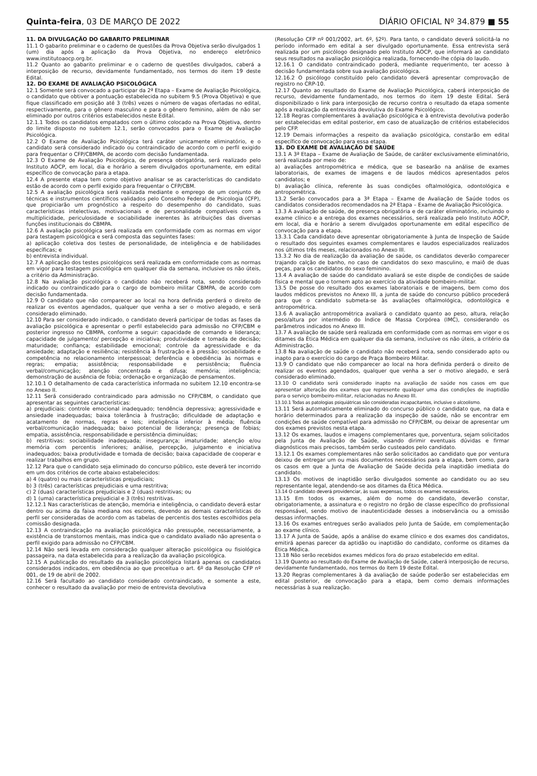Quinta-feira, 03 DE MARÇO DE 2022 DIÁRIO OFICIAL Nº 34.879 ■ 55
11. DA DIVULGAÇÃO DO GABARITO PRELIMINAR
11.1 O gabarito preliminar e o caderno de questões da Prova Objetiva serão divulgados 1 (um) dia após a aplicação da Prova Objetiva, no endereço eletrônico www.institutoaocp.org.br.
11.2 Quanto ao gabarito preliminar e o caderno de questões divulgados, caberá a interposição de recurso, devidamente fundamentado, nos termos do item 19 deste Edital.
12. DO EXAME DE AVALIAÇÃO PSICOLÓGICA
12.1 Somente será convocado a participar da 2ª Etapa – Exame de Avaliação Psicológica, o candidato que obtiver a pontuação estabelecida no subitem 9.5 (Prova Objetiva) e que fique classificado em posição até 3 (três) vezes o número de vagas ofertadas no edital, respectivamente, para o gênero masculino e para o gênero feminino, além de não ser eliminado por outros critérios estabelecidos neste Edital.
12.1.1 Todos os candidatos empatados com o último colocado na Prova Objetiva, dentro do limite disposto no subitem 12.1, serão convocados para o Exame de Avaliação Psicológica.
12.2 O Exame de Avaliação Psicológica terá caráter unicamente eliminatório, e o candidato será considerado indicado ou contraindicado de acordo com o perfil exigido para frequentar o CFP/CBMPA, de acordo com decisão fundamentada.
12.3 O Exame de Avaliação Psicológica, de presença obrigatória, será realizado pelo Instituto AOCP, em local, dia e horário a serem divulgados oportunamente, em edital específico de convocação para a etapa.
12.4 A presente etapa tem como objetivo analisar se as características do candidato estão de acordo com o perfil exigido para frequentar o CFP/CBM.
12.5 A avaliação psicológica será realizada mediante o emprego de um conjunto de técnicas e instrumentos científicos validados pelo Conselho Federal de Psicologia (CFP), que propiciarão um prognóstico a respeito do desempenho do candidato, suas características intelectivas, motivacionais e de personalidade compatíveis com a multiplicidade, periculosidade e sociabilidade inerentes às atribuições das diversas funções institucionais do CBMPA.
12.6 A avaliação psicológica será realizada em conformidade com as normas em vigor para testagem psicológica e será composta das seguintes fases:
a) aplicação coletiva dos testes de personalidade, de inteligência e de habilidades específicas; e
b) entrevista individual.
12.7 A aplicação dos testes psicológicos será realizada em conformidade com as normas em vigor para testagem psicológica em qualquer dia da semana, inclusive os não úteis, a critério da Administração.
12.8 Na avaliação psicológica o candidato não receberá nota, sendo considerado indicado ou contraindicado para o cargo de bombeiro militar CBMPA, de acordo com decisão fundamentada.
12.9 O candidato que não comparecer ao local na hora definida perderá o direito de realizar os eventos agendados, qualquer que venha a ser o motivo alegado, e será considerado eliminado.
12.10 Para ser considerado indicado, o candidato deverá participar de todas as fases da avaliação psicológica e apresentar o perfil estabelecido para admissão no CFP/CBM e posterior ingresso no CBMPA, conforme a seguir: capacidade de comando e liderança; capacidade de julgamento/ percepção e iniciativa; produtividade e tomada de decisão; maturidade; confiança; estabilidade emocional; controle da agressividade e da ansiedade; adaptação e resiliência; resistência à frustração e à pressão; sociabilidade e competência no relacionamento interpessoal; deferência e obediência às normas e regras; empatia; assistência; responsabilidade e persistência; fluência verbal/comunicação; atenção concentrada e difusa; memória; inteligência; demonstração de ausência de fobia; ordenação e organização de pensamentos.
12.10.1 O detalhamento de cada característica informada no subitem 12.10 encontra-se no Anexo II.
12.11 Será considerado contraindicado para admissão no CFP/CBM, o candidato que apresentar as seguintes características:
a) prejudiciais: controle emocional inadequado; tendência depressiva; agressividade e ansiedade inadequadas; baixa tolerância à frustração; dificuldade de adaptação e acatamento de normas, regras e leis; inteligência inferior à média; fluência verbal/comunicação inadequada; baixo potencial de liderança; presença de fobias; empatia, assistência, responsabilidade e persistência diminuídas;
b) restritivas: sociabilidade inadequada; insegurança; imaturidade; atenção e/ou memória com percentis inferiores; análise, percepção, julgamento e iniciativa inadequados; baixa produtividade e tomada de decisão; baixa capacidade de cooperar e realizar trabalhos em grupo.
12.12 Para que o candidato seja eliminado do concurso público, este deverá ter incorrido em um dos critérios de corte abaixo estabelecidos:
a) 4 (quatro) ou mais características prejudiciais;
b) 3 (três) características prejudiciais e uma restritiva;
c) 2 (duas) características prejudiciais e 2 (duas) restritivas; ou
d) 1 (uma) característica prejudicial e 3 (três) restritivas.
12.12.1 Nas características de atenção, memória e inteligência, o candidato deverá estar dentro ou acima da faixa mediana nos escores, devendo as demais características do perfil ser consideradas de acordo com as tabelas de percentis dos testes escolhidos pela comissão designada.
12.13 A contraindicação na avaliação psicológica não pressupõe, necessariamente, a existência de transtornos mentais, mas indica que o candidato avaliado não apresenta o perfil exigido para admissão no CFP/CBM.
12.14 Não será levada em consideração qualquer alteração psicológica ou fisiológica passageira, na data estabelecida para a realização da avaliação psicológica.
12.15 A publicação do resultado da avaliação psicológica listará apenas os candidatos considerados indicados, em obediência ao que preceitua o art. 6º da Resolução CFP nº 001, de 19 de abril de 2002.
12.16 Será facultado ao candidato considerado contraindicado, e somente a este, conhecer o resultado da avaliação por meio de entrevista devolutiva
(Resolução CFP nº 001/2002, art. 6º, §2º). Para tanto, o candidato deverá solicitá-la no período informado em edital a ser divulgado oportunamente. Essa entrevista será realizada por um psicólogo designado pelo Instituto AOCP, que informará ao candidato seus resultados na avaliação psicológica realizada, fornecendo-lhe cópia do laudo.
12.16.1 O candidato contraindicado poderá, mediante requerimento, ter acesso à decisão fundamentada sobre sua avaliação psicológica.
12.16.2 O psicólogo constituído pelo candidato deverá apresentar comprovação de registro no CRP-10.
12.17 Quanto ao resultado do Exame de Avaliação Psicológica, caberá interposição de recurso, devidamente fundamentado, nos termos do item 19 deste Edital. Será disponibilizado o link para interposição de recurso contra o resultado da etapa somente após a realização da entrevista devolutiva do Exame Psicológico.
12.18 Regras complementares à avaliação psicológica e à entrevista devolutiva poderão ser estabelecidas em edital posterior, em caso de atualização de critérios estabelecidos pelo CFP.
12.19 Demais informações a respeito da avaliação psicológica, constarão em edital específico de convocação para essa etapa.
13. DO EXAME DE AVALIAÇÃO DE SAÚDE
13.1 A 3ª Etapa – Exame de Avaliação de Saúde, de caráter exclusivamente eliminatório, será realizada por meio de:
a) avaliações antropométrica e médica, que se basearão na análise de exames laboratoriais, de exames de imagens e de laudos médicos apresentados pelos candidatos; e
b) avaliação clínica, referente às suas condições oftalmológica, odontológica e antropométrica.
13.2 Serão convocados para a 3ª Etapa – Exame de Avaliação de Saúde todos os candidatos considerados recomendados na 2ª Etapa – Exame de Avaliação Psicológica.
13.3 A avaliação de saúde, de presença obrigatória e de caráter eliminatório, incluindo o exame clínico e a entrega dos exames necessários, será realizada pelo Instituto AOCP, em local, dia e horário a serem divulgados oportunamente em edital específico de convocação para a etapa.
13.3.1 Cada candidato deve apresentar obrigatoriamente à Junta de Inspeção de Saúde o resultado dos seguintes exames complementares e laudos especializados realizados nos últimos três meses, relacionados no Anexo III.
13.3.2 No dia de realização da avaliação de saúde, os candidatos deverão comparecer trajando calção de banho, no caso de candidatos do sexo masculino, e maiô de duas peças, para os candidatos do sexo feminino.
13.4 A avaliação de saúde do candidato avaliará se este dispõe de condições de saúde física e mental que o tornem apto ao exercício da atividade bombeiro-militar.
13.5 De posse do resultado dos exames laboratoriais e de imagens, bem como dos laudos médicos previstos no Anexo III, a junta de saúde do concurso público procederá para que o candidato submeta-se às avaliações oftalmológica, odontológica e antropométrica.
13.6 A avaliação antropométrica avaliará o candidato quanto ao peso, altura, relação peso/altura por intermédio do Índice de Massa Corpórea (IMC), considerando os parâmetros indicados no Anexo III.
13.7 A avaliação de saúde será realizada em conformidade com as normas em vigor e os ditames da Ética Médica em qualquer dia da semana, inclusive os não úteis, a critério da Administração.
13.8 Na avaliação de saúde o candidato não receberá nota, sendo considerado apto ou inapto para o exercício do cargo de Praça Bombeiro Militar.
13.9 O candidato que não comparecer ao local na hora definida perderá o direito de realizar os eventos agendados, qualquer que venha a ser o motivo alegado, e será considerado eliminado.
13.10 O candidato será considerado inapto na avaliação de saúde nos casos em que apresentar alteração dos exames que represente qualquer uma das condições de inaptidão para o serviço bombeiro-militar, relacionadas no Anexo III.
13.10.1 Todas as patologias psiquiátricas são consideradas incapacitantes, inclusive o alcoolismo.
13.11 Será automaticamente eliminado do concurso público o candidato que, na data e horário determinados para a realização da inspeção de saúde, não se encontrar em condições de saúde compatível para admissão no CFP/CBM, ou deixar de apresentar um dos exames previstos nesta etapa.
13.12 Os exames, laudos e imagens complementares que, porventura, sejam solicitados pela Junta de Avaliação de Saúde, visando dirimir eventuais dúvidas e firmar diagnósticos mais precisos, também serão custeados pelo candidato.
13.12.1 Os exames complementares não serão solicitados ao candidato que por ventura deixou de entregar um ou mais documentos necessários para a etapa, bem como, para os casos em que a Junta de Avaliação de Saúde decida pela inaptidão imediata do candidato.
13.13 Os motivos de inaptidão serão divulgados somente ao candidato ou ao seu representante legal, atendendo-se aos ditames da Ética Médica.
13.14 O candidato deverá providenciar, às suas expensas, todos os exames necessários.
13.15 Em todos os exames, além do nome do candidato, deverão constar, obrigatoriamente, a assinatura e o registro no órgão de classe específico do profissional responsável, sendo motivo de inautenticidade desses a inobservância ou a omissão dessas informações.
13.16 Os exames entregues serão avaliados pelo Junta de Saúde, em complementação ao exame clínico.
13.17 A Junta de Saúde, após a análise do exame clínico e dos exames dos candidatos, emitirá apenas parecer da aptidão ou inaptidão do candidato, conforme os ditames da Ética Médica.
13.18 Não serão recebidos exames médicos fora do prazo estabelecido em edital.
13.19 Quanto ao resultado do Exame de Avaliação de Saúde, caberá interposição de recurso, devidamente fundamentado, nos termos do item 19 deste Edital.
13.20 Regras complementares à da avaliação de saúde poderão ser estabelecidas em edital posterior, de convocação para a etapa, bem como demais informações necessárias à sua realização.